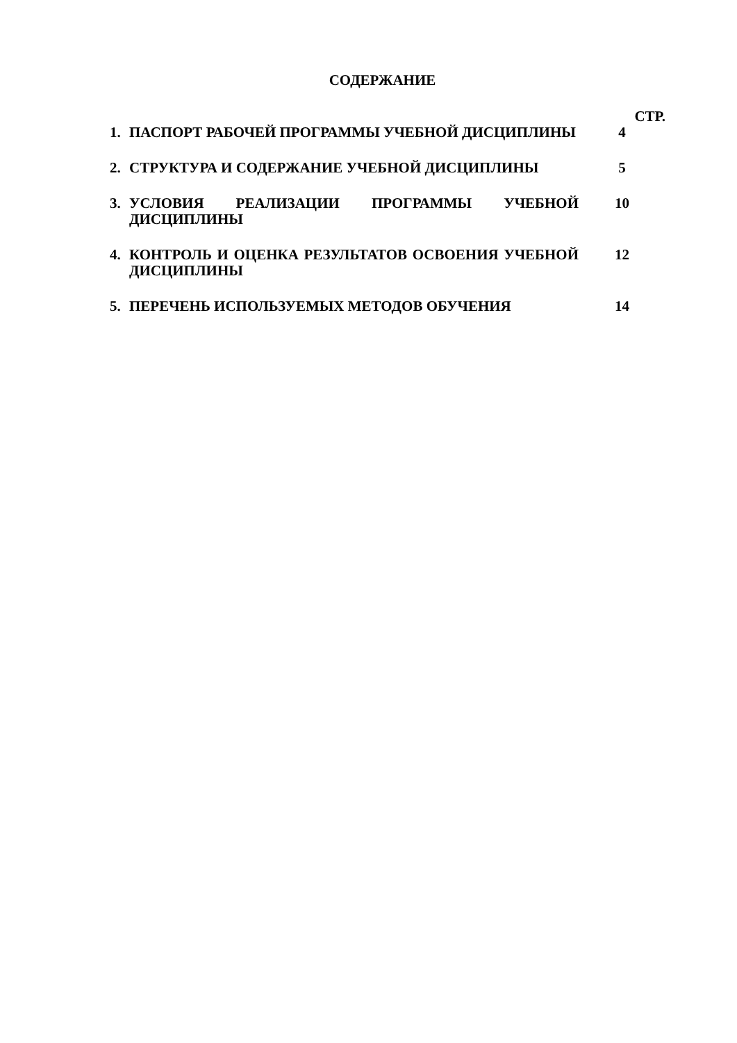СОДЕРЖАНИЕ
| | | СТР. |
| 1. | ПАСПОРТ РАБОЧЕЙ ПРОГРАММЫ УЧЕБНОЙ ДИСЦИПЛИНЫ | 4 |
| 2. | СТРУКТУРА И СОДЕРЖАНИЕ УЧЕБНОЙ ДИСЦИПЛИНЫ | 5 |
| 3. | УСЛОВИЯ РЕАЛИЗАЦИИ ПРОГРАММЫ УЧЕБНОЙ ДИСЦИПЛИНЫ | 10 |
| 4. | КОНТРОЛЬ И ОЦЕНКА РЕЗУЛЬТАТОВ ОСВОЕНИЯ УЧЕБНОЙ ДИСЦИПЛИНЫ | 12 |
| 5. | ПЕРЕЧЕНЬ ИСПОЛЬЗУЕМЫХ МЕТОДОВ ОБУЧЕНИЯ | 14 |